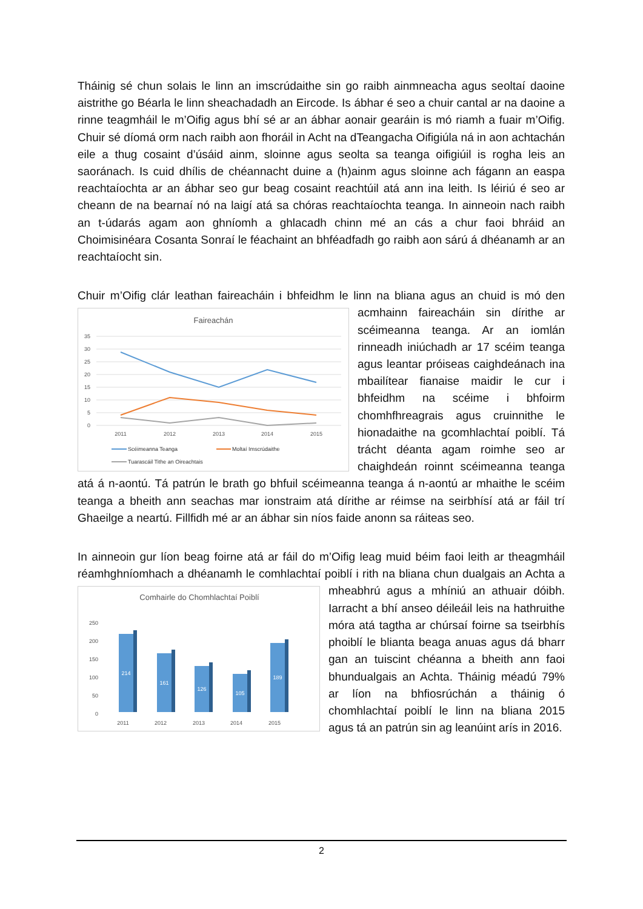Tháinig sé chun solais le linn an imscrúdaithe sin go raibh ainmneacha agus seoltaí daoine aistrithe go Béarla le linn sheachadadh an Eircode. Is ábhar é seo a chuir cantal ar na daoine a rinne teagmháil le m’Oifig agus bhí sé ar an ábhar aonair gearáin is mó riamh a fuair m’Oifig. Chuir sé díomá orm nach raibh aon fhoráil in Acht na dTeangacha Oifigiúla ná in aon achtachán eile a thug cosaint d’úsáid ainm, sloinne agus seolta sa teanga oifigiúil is rogha leis an saoránach. Is cuid dhílis de chéannacht duine a (h)ainm agus sloinne ach fágann an easpa reachtaíochta ar an ábhar seo gur beag cosaint reachtúil atá ann ina leith. Is léiriú é seo ar cheann de na bearnaí nó na laigí atá sa chóras reachtaíochta teanga. In ainneoin nach raibh an t-údarás agam aon ghníomh a ghlacadh chinn mé an cás a chur faoi bhráid an Choimisinéara Cosanta Sonraí le féachaint an bhféadfadh go raibh aon sárú á dhéanamh ar an reachtaíocht sin.
Chuir m’Oifig clár leathan faireacháin i bhfeidhm le linn na bliana agus an chuid is mó den
Faireachán
35
30
25
20
15
10
5
0
2011
2012
2013
2014
2015
Scéimeanna Teanga
Moltaí Imscrúdaithe
Tuarascáil Tithe an Oireachtais
acmhainn faireacháin sin dírithe ar scéimeanna teanga. Ar an iomlán rinneadh iniúchadh ar 17 scéim teanga agus leantar próiseas caighdeánach ina mbailítear fianaise maidir le cur i bhfeidhm na scéime i bhfoirm chomhfhreagrais agus cruinnithe le hionadaithe na gcomhlachtaí poiblí. Tá trácht déanta agam roimhe seo ar chaighdeán roinnt scéimeanna teanga atá á n-aontú. Tá patrún le brath go bhfuil scéimeanna teanga á n-aontú ar mhaithe le scéim teanga a bheith ann seachas mar ionstraim atá dírithe ar réimse na seirbhísí atá ar fáil trí Ghaeilge a neartú. Fillfidh mé ar an ábhar sin níos faide anonn sa ráiteas seo.
In ainneoin gur líon beag foirne atá ar fáil do m’Oifig leag muid béim faoi leith ar theagmháil réamhghníomhach a dhéanamh le comhlachtaí poiblí i rith na bliana chun dualgais an Achta
Comhairle do Chomhlachtaí Poiblí
250
200
150
100
50
0
214
161
126
105
189
2011
2012
2013
2014
2015
a mheabhrú agus a mhíniú an athuair dóibh. Iarracht a bhí anseo déileáil leis na hathruithe móra atá tagtha ar chúrsaí foirne sa tseirbhís phoiblí le blianta beaga anuas agus dá bharr gan an tuiscint chéanna a bheith ann faoi bhundualgais an Achta. Tháinig méadú 79% ar líon na bhfiosrúchán a tháinig ó chomhlachtaí poiblí le linn na bliana 2015 agus tá an patrún sin ag leanúint arís in 2016.
2